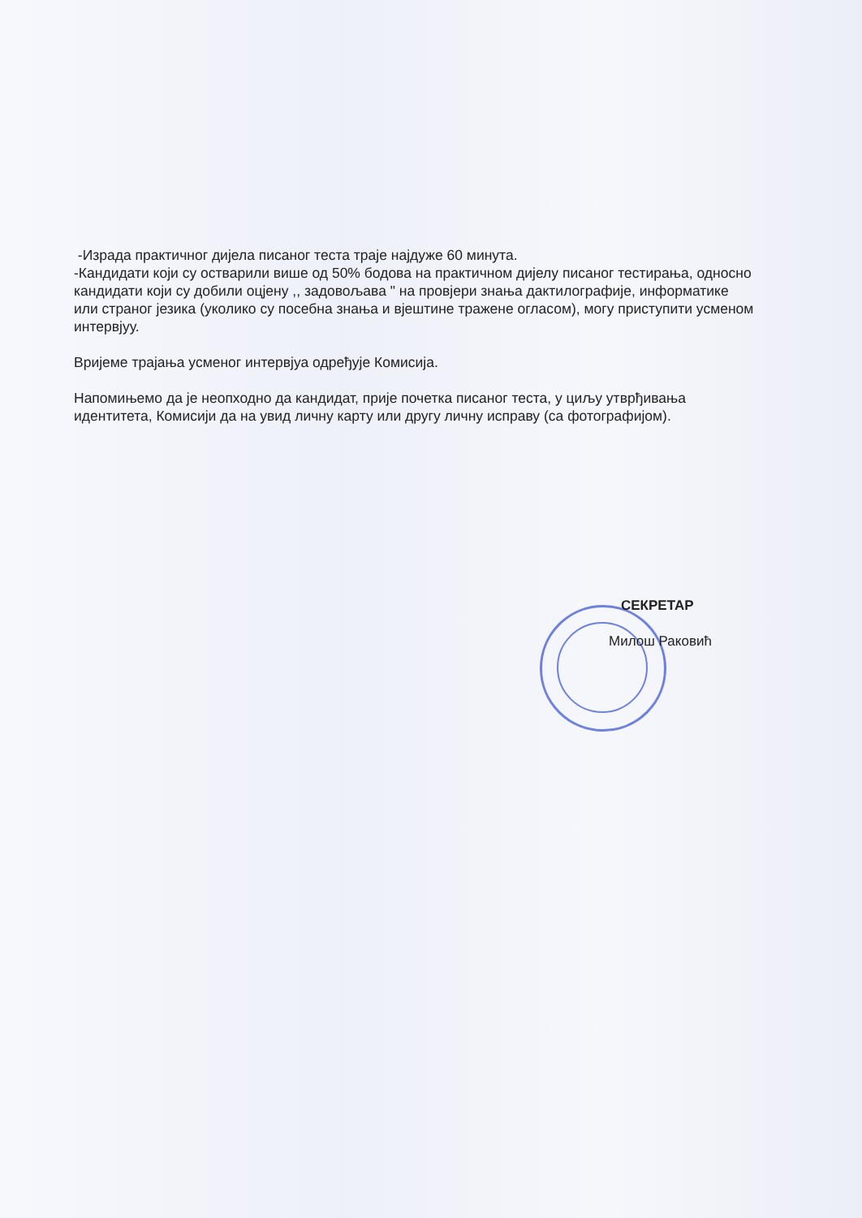-Израда практичног дијела писаног теста траје најдуже 60 минута.
-Кандидати који су остварили више од 50% бодова на практичном дијелу писаног тестирања, односно кандидати који су добили оцјену ,, задовољава " на провјери знања дактилографије, информатике или страног језика (уколико су посебна знања и вјештине тражене огласом), могу приступити усменом интервјуу.
Вријеме трајања усменог интервјуа одређује Комисија.
Напомињемо да је неопходно да кандидат, прије почетка писаног теста, у циљу утврђивања идентитета, Комисији да на увид личну карту или другу личну исправу (са фотографијом).
СЕКРЕТАР
Милош Раковић